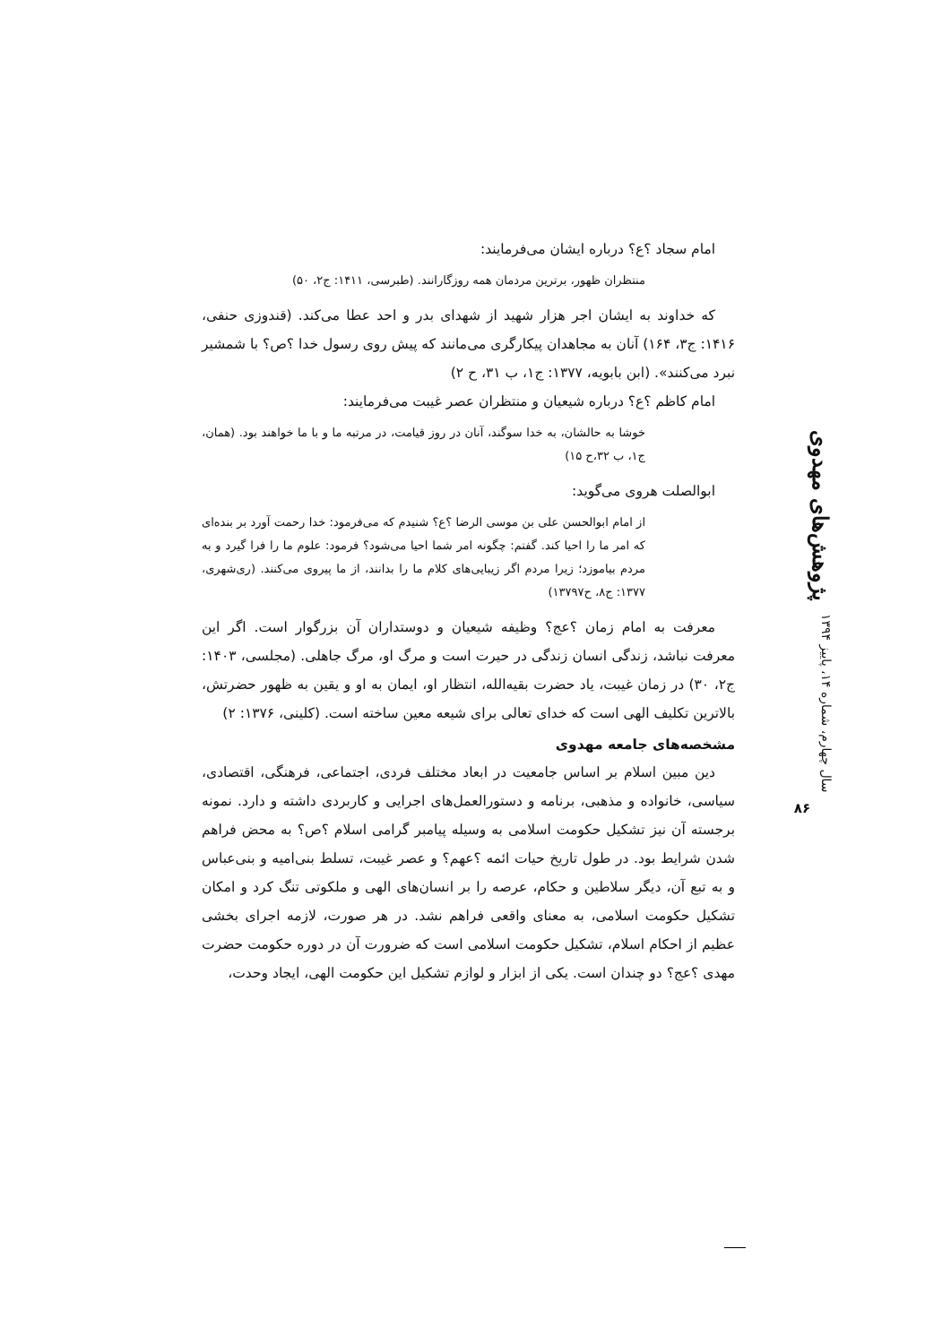امام سجاد ؟ع؟ درباره ایشان می‌فرمایند:
منتظران ظهور، برترین مردمان همه روزگارانند. (طبرسی، ۱۴۱۱: ج۲، ۵۰)
که خداوند به ایشان اجر هزار شهید از شهدای بدر و احد عطا می‌کند. (قندوزی حنفی، ۱۴۱۶: ج۳، ۱۶۴) آنان به مجاهدان پیکارگری می‌مانند که پیش روی رسول خدا ؟ص؟ با شمشیر نبرد می‌کنند». (ابن بابویه، ۱۳۷۷: ج۱، ب ۳۱، ح ۲)
امام کاظم ؟ع؟ درباره شیعیان و منتظران عصر غیبت می‌فرمایند:
خوشا به حالشان، به خدا سوگند، آنان در روز قیامت، در مرتبه ما و با ما خواهند بود. (همان، ج۱، ب ۳۲،ح ۱۵)
ابوالصلت هروی می‌گوید:
از امام ابوالحسن علی بن موسی الرضا ؟ع؟ شنیدم که می‌فرمود: خدا رحمت آورد بر بنده‌ای که امر ما را احیا کند. گفتم: چگونه امر شما احیا می‌شود؟ فرمود: علوم ما را فرا گیرد و به مردم بیاموزد؛ زیرا مردم اگر زیبایی‌های کلام ما را بدانند، از ما پیروی می‌کنند. (ری‌شهری، ۱۳۷۷: ج۸، ح۱۳۷۹۷)
معرفت به امام زمان ؟عج؟ وظیفه شیعیان و دوستداران آن بزرگوار است. اگر این معرفت نباشد، زندگی انسان زندگی در حیرت است و مرگ او، مرگ جاهلی. (مجلسی، ۱۴۰۳: ج۲، ۳۰) در زمان غیبت، یاد حضرت بقیه‌الله، انتظار او، ایمان به او و یقین به ظهور حضرتش، بالاترین تکلیف الهی است که خدای تعالی برای شیعه معین ساخته است. (کلینی، ۱۳۷۶: ۲)
مشخصه‌های جامعه مهدوی
دین مبین اسلام بر اساس جامعیت در ابعاد مختلف فردی، اجتماعی، فرهنگی، اقتصادی، سیاسی، خانواده و مذهبی، برنامه و دستورالعمل‌های اجرایی و کاربردی داشته و دارد. نمونه برجسته آن نیز تشکیل حکومت اسلامی به وسیله پیامبر گرامی اسلام ؟ص؟ به محض فراهم شدن شرایط بود. در طول تاریخ حیات ائمه ؟عهم؟ و عصر غیبت، تسلط بنی‌امیه و بنی‌عباس و به تبع آن، دیگر سلاطین و حکام، عرصه را بر انسان‌های الهی و ملکوتی تنگ کرد و امکان تشکیل حکومت اسلامی، به معنای واقعی فراهم نشد. در هر صورت، لازمه اجرای بخشی عظیم از احکام اسلام، تشکیل حکومت اسلامی است که ضرورت آن در دوره حکومت حضرت مهدی ؟عج؟ دو چندان است. یکی از ابزار و لوازم تشکیل این حکومت الهی، ایجاد وحدت،
پژوهش‌های مهدوی
سال چهارم، شماره ۱۴، پاییز ۱۳۹۴
۸۶